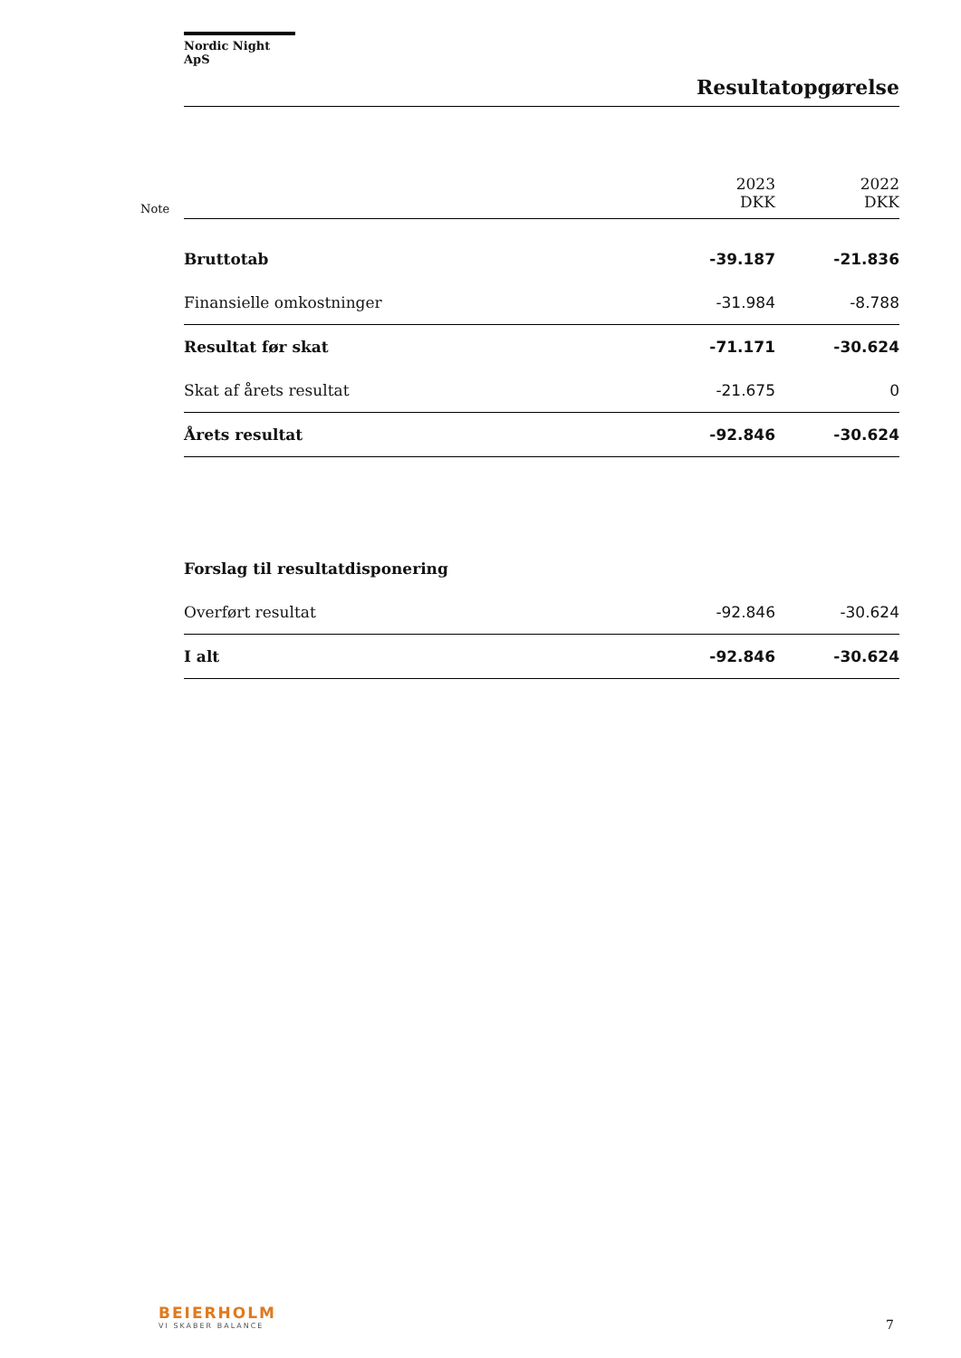Nordic Night ApS
Resultatopgørelse
| Note | | 2023 DKK | 2022 DKK |
| --- | --- | --- | --- |
| | Bruttotab | -39.187 | -21.836 |
| | Finansielle omkostninger | -31.984 | -8.788 |
| | Resultat før skat | -71.171 | -30.624 |
| | Skat af årets resultat | -21.675 | 0 |
| | Årets resultat | -92.846 | -30.624 |
| | Forslag til resultatdisponering | | |
| | Overført resultat | -92.846 | -30.624 |
| | I alt | -92.846 | -30.624 |
BEIERHOLM
VI SKABER BALANCE
7